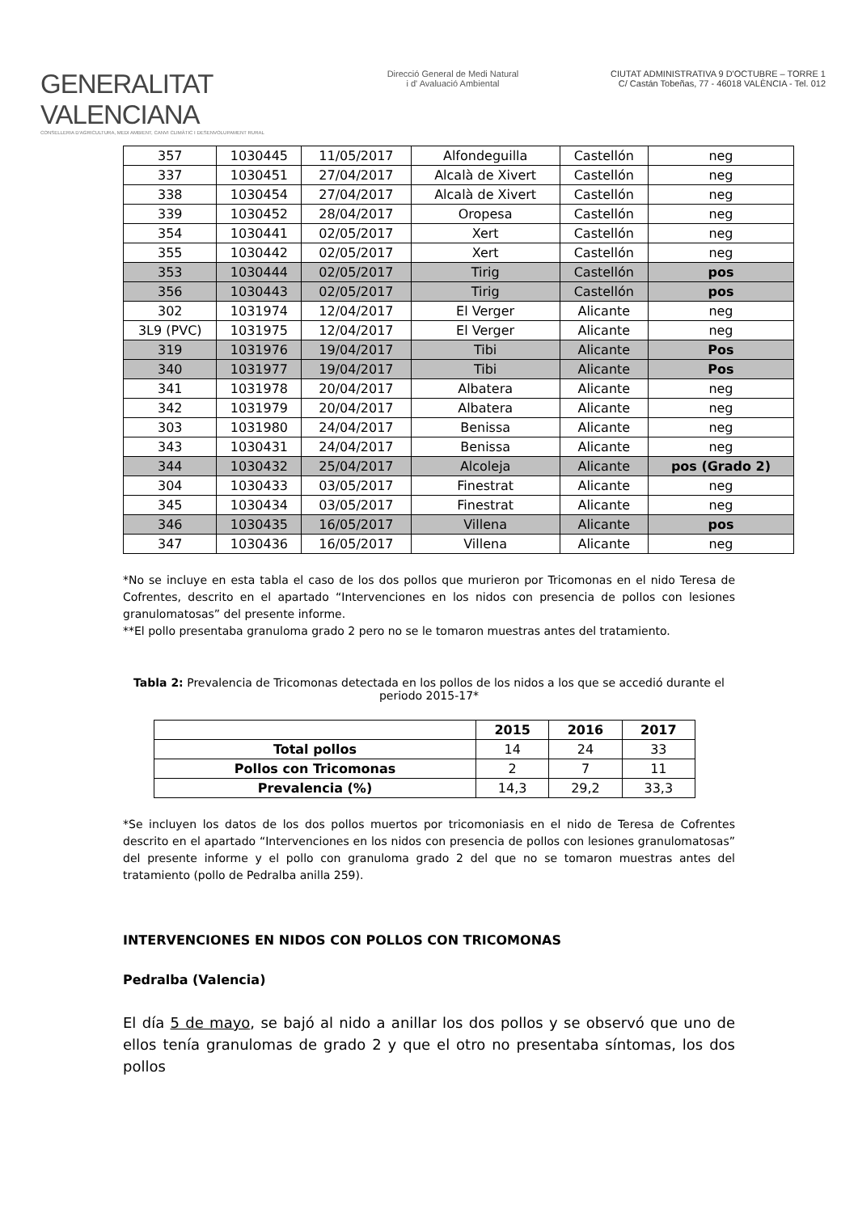GENERALITAT VALENCIANA
CONSELLERIA D'AGRICULTURA, MEDI AMBIENT, CANVI CLIMÀTIC I DESENVOLUPAMENT RURAL
Direcció General de Medi Natural
i d' Avaluació Ambiental
CIUTAT ADMINISTRATIVA 9 D'OCTUBRE – TORRE 1
C/ Castán Tobeñas, 77 - 46018 VALÈNCIA - Tel. 012
| 357 | 1030445 | 11/05/2017 | Alfondeguilla | Castellón | neg |
| 337 | 1030451 | 27/04/2017 | Alcalà de Xivert | Castellón | neg |
| 338 | 1030454 | 27/04/2017 | Alcalà de Xivert | Castellón | neg |
| 339 | 1030452 | 28/04/2017 | Oropesa | Castellón | neg |
| 354 | 1030441 | 02/05/2017 | Xert | Castellón | neg |
| 355 | 1030442 | 02/05/2017 | Xert | Castellón | neg |
| 353 | 1030444 | 02/05/2017 | Tirig | Castellón | pos |
| 356 | 1030443 | 02/05/2017 | Tirig | Castellón | pos |
| 302 | 1031974 | 12/04/2017 | El Verger | Alicante | neg |
| 3L9 (PVC) | 1031975 | 12/04/2017 | El Verger | Alicante | neg |
| 319 | 1031976 | 19/04/2017 | Tibi | Alicante | Pos |
| 340 | 1031977 | 19/04/2017 | Tibi | Alicante | Pos |
| 341 | 1031978 | 20/04/2017 | Albatera | Alicante | neg |
| 342 | 1031979 | 20/04/2017 | Albatera | Alicante | neg |
| 303 | 1031980 | 24/04/2017 | Benissa | Alicante | neg |
| 343 | 1030431 | 24/04/2017 | Benissa | Alicante | neg |
| 344 | 1030432 | 25/04/2017 | Alcoleja | Alicante | pos (Grado 2) |
| 304 | 1030433 | 03/05/2017 | Finestrat | Alicante | neg |
| 345 | 1030434 | 03/05/2017 | Finestrat | Alicante | neg |
| 346 | 1030435 | 16/05/2017 | Villena | Alicante | pos |
| 347 | 1030436 | 16/05/2017 | Villena | Alicante | neg |
*No se incluye en esta tabla el caso de los dos pollos que murieron por Tricomonas en el nido Teresa de Cofrentes, descrito en el apartado “Intervenciones en los nidos con presencia de pollos con lesiones granulomatosas” del presente informe.
**El pollo presentaba granuloma grado 2 pero no se le tomaron muestras antes del tratamiento.
Tabla 2: Prevalencia de Tricomonas detectada en los pollos de los nidos a los que se accedió durante el periodo 2015-17*
| | 2015 | 2016 | 2017 |
| --- | --- | --- | --- |
| Total pollos | 14 | 24 | 33 |
| Pollos con Tricomonas | 2 | 7 | 11 |
| Prevalencia (%) | 14,3 | 29,2 | 33,3 |
*Se incluyen los datos de los dos pollos muertos por tricomoniasis en el nido de Teresa de Cofrentes descrito en el apartado “Intervenciones en los nidos con presencia de pollos con lesiones granulomatosas” del presente informe y el pollo con granuloma grado 2 del que no se tomaron muestras antes del tratamiento (pollo de Pedralba anilla 259).
INTERVENCIONES EN NIDOS CON POLLOS CON TRICOMONAS
Pedralba (Valencia)
El día 5 de mayo, se bajó al nido a anillar los dos pollos y se observó que uno de ellos tenía granulomas de grado 2 y que el otro no presentaba síntomas, los dos pollos